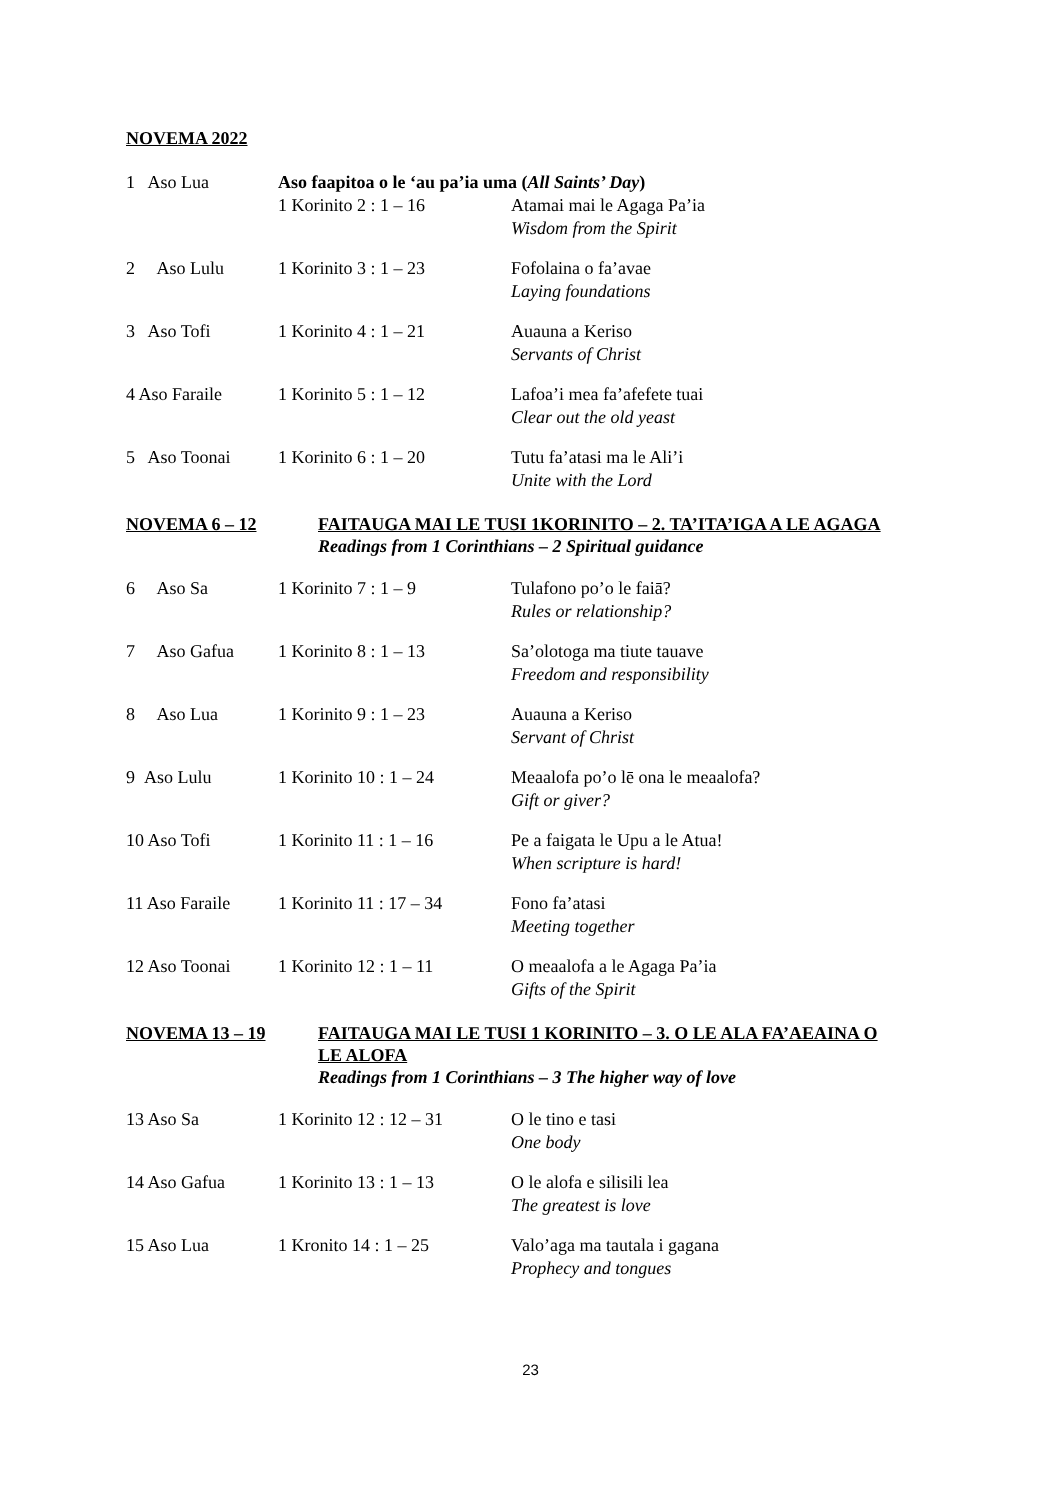NOVEMA 2022
| 1 Aso Lua | Aso faapitoa o le ‘au pa’ia uma ( All Saints’ Day ) 1 Korinito 2 : 1 – 16 Atamai mai le Agaga Pa’ia Wisdom from the Spirit | |
| 2 Aso Lulu | 1 Korinito 3 : 1 – 23 | Fofolaina o fa’avae Laying foundations |
| 3 Aso Tofi | 1 Korinito 4 : 1 – 21 | Auauna a Keriso Servants of Christ |
| 4 Aso Faraile | 1 Korinito 5 : 1 – 12 | Lafoa’i mea fa’afefete tuai Clear out the old yeast |
| 5 Aso Toonai | 1 Korinito 6 : 1 – 20 | Tutu fa’atasi ma le Ali’i Unite with the Lord |
NOVEMA 6 – 12 FAITAUGA MAI LE TUSI 1KORINITO – 2. TA’ITA’IGA A LE AGAGA
Readings from 1 Corinthians – 2 Spiritual guidance
| 6 Aso Sa | 1 Korinito 7 : 1 – 9 | Tulafono po’o le faiā? Rules or relationship? |
| 7 Aso Gafua | 1 Korinito 8 : 1 – 13 | Sa’olotoga ma tiute tauave Freedom and responsibility |
| 8 Aso Lua | 1 Korinito 9 : 1 – 23 | Auauna a Keriso Servant of Christ |
| 9 Aso Lulu | 1 Korinito 10 : 1 – 24 | Meaalofa po’o lē ona le meaalofa? Gift or giver? |
| 10 Aso Tofi | 1 Korinito 11 : 1 – 16 | Pe a faigata le Upu a le Atua! When scripture is hard! |
| 11 Aso Faraile | 1 Korinito 11 : 17 – 34 | Fono fa’atasi Meeting together |
| 12 Aso Toonai | 1 Korinito 12 : 1 – 11 | O meaalofa a le Agaga Pa’ia Gifts of the Spirit |
NOVEMA 13 – 19 FAITAUGA MAI LE TUSI 1 KORINITO – 3. O LE ALA FA’AEAINA O LE ALOFA
Readings from 1 Corinthians – 3 The higher way of love
| 13 Aso Sa | 1 Korinito 12 : 12 – 31 | O le tino e tasi One body |
| 14 Aso Gafua | 1 Korinito 13 : 1 – 13 | O le alofa e silisili lea The greatest is love |
| 15 Aso Lua | 1 Kronito 14 : 1 – 25 | Valo’aga ma tautala i gagana Prophecy and tongues |
23